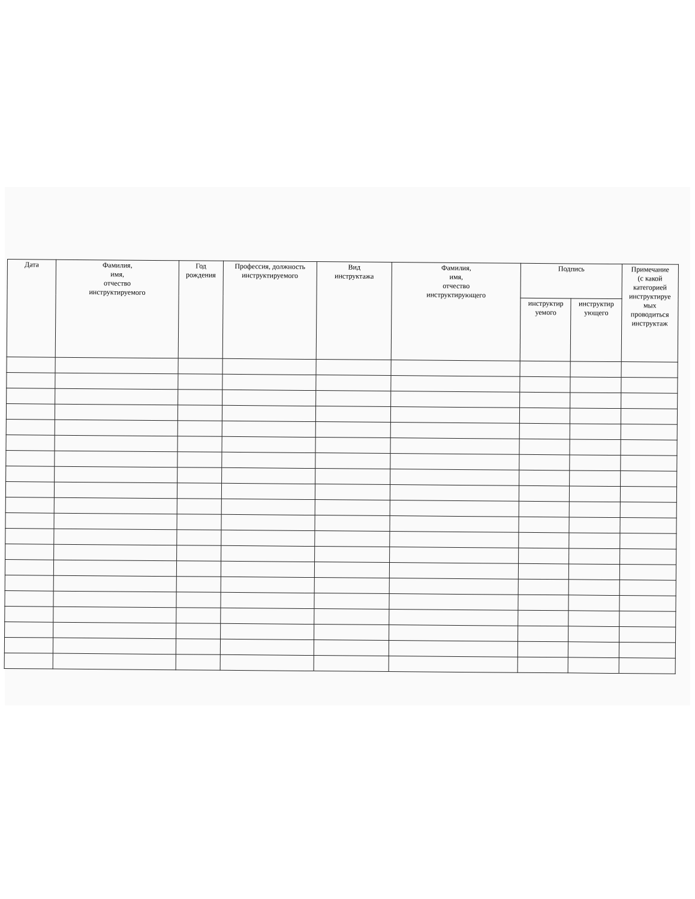| Дата | Фамилия, имя, отчество инструктируемого | Год рождения | Профессия, должность инструктируемого | Вид инструктажа | Фамилия, имя, отчество инструктирующего | Подпись | | Примечание (с какой категорией инструктируе мых проводиться инструктаж |
| --- | --- | --- | --- | --- | --- | --- | --- | --- |
| | | | | | | инструктир уемого | инструктир ующего | |